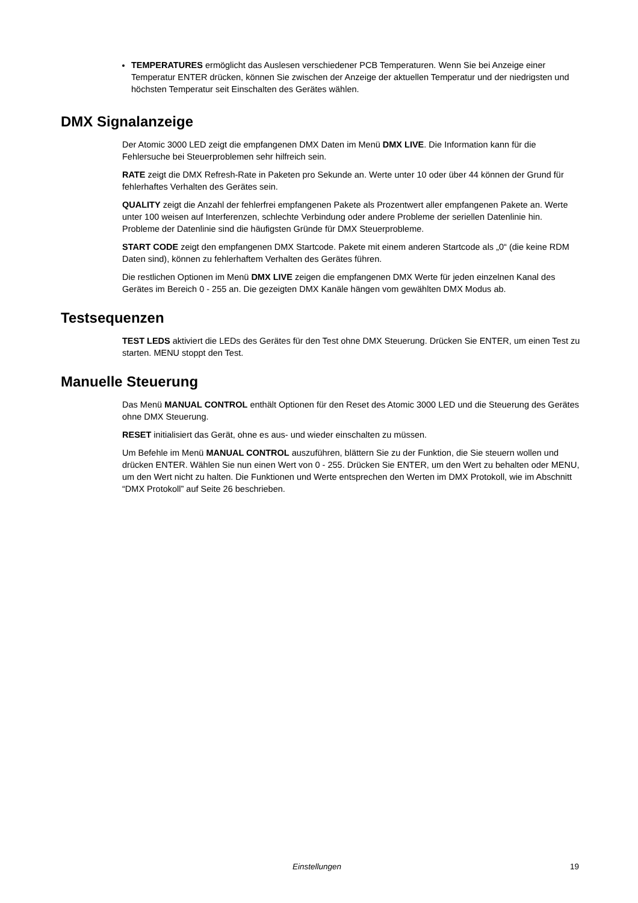TEMPERATURES ermöglicht das Auslesen verschiedener PCB Temperaturen. Wenn Sie bei Anzeige einer Temperatur ENTER drücken, können Sie zwischen der Anzeige der aktuellen Temperatur und der niedrigsten und höchsten Temperatur seit Einschalten des Gerätes wählen.
DMX Signalanzeige
Der Atomic 3000 LED zeigt die empfangenen DMX Daten im Menü DMX LIVE. Die Information kann für die Fehlersuche bei Steuerproblemen sehr hilfreich sein.
RATE zeigt die DMX Refresh-Rate in Paketen pro Sekunde an. Werte unter 10 oder über 44 können der Grund für fehlerhaftes Verhalten des Gerätes sein.
QUALITY zeigt die Anzahl der fehlerfrei empfangenen Pakete als Prozentwert aller empfangenen Pakete an. Werte unter 100 weisen auf Interferenzen, schlechte Verbindung oder andere Probleme der seriellen Datenlinie hin. Probleme der Datenlinie sind die häufigsten Gründe für DMX Steuerprobleme.
START CODE zeigt den empfangenen DMX Startcode. Pakete mit einem anderen Startcode als „0“ (die keine RDM Daten sind), können zu fehlerhaftem Verhalten des Gerätes führen.
Die restlichen Optionen im Menü DMX LIVE zeigen die empfangenen DMX Werte für jeden einzelnen Kanal des Gerätes im Bereich 0 - 255 an. Die gezeigten DMX Kanäle hängen vom gewählten DMX Modus ab.
Testsequenzen
TEST LEDS aktiviert die LEDs des Gerätes für den Test ohne DMX Steuerung. Drücken Sie ENTER, um einen Test zu starten. MENU stoppt den Test.
Manuelle Steuerung
Das Menü MANUAL CONTROL enthält Optionen für den Reset des Atomic 3000 LED und die Steuerung des Gerätes ohne DMX Steuerung.
RESET initialisiert das Gerät, ohne es aus- und wieder einschalten zu müssen.
Um Befehle im Menü MANUAL CONTROL auszuführen, blättern Sie zu der Funktion, die Sie steuern wollen und drücken ENTER. Wählen Sie nun einen Wert von 0 - 255. Drücken Sie ENTER, um den Wert zu behalten oder MENU, um den Wert nicht zu halten. Die Funktionen und Werte entsprechen den Werten im DMX Protokoll, wie im Abschnitt “DMX Protokoll” auf Seite 26 beschrieben.
Einstellungen 19